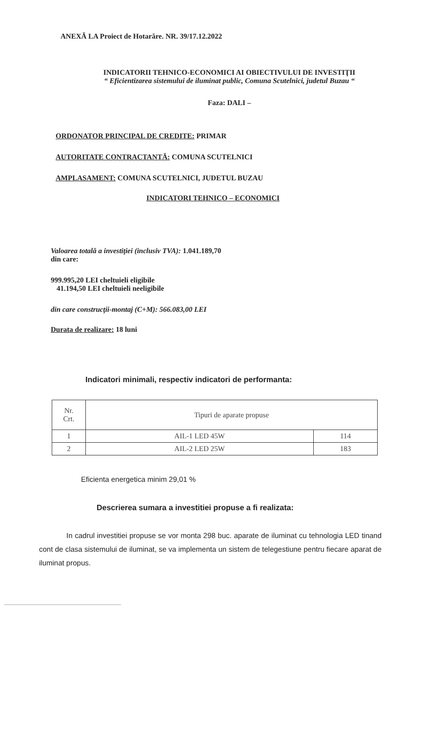ANEXĂ LA Proiect de Hotarăre. NR. 39/17.12.2022
INDICATORII TEHNICO-ECONOMICI AI OBIECTIVULUI DE INVESTIŢII
“ Eficientizarea sistemului de iluminat public, Comuna Scutelnici, judetul Buzau “
Faza: DALI –
ORDONATOR PRINCIPAL DE CREDITE: PRIMAR
AUTORITATE CONTRACTANTĂ: COMUNA SCUTELNICI
AMPLASAMENT: COMUNA SCUTELNICI, JUDETUL BUZAU
INDICATORI TEHNICO – ECONOMICI
Valoarea totală a investiţiei (inclusiv TVA): 1.041.189,70
din care:
999.995,20 LEI cheltuieli eligibile
41.194,50 LEI cheltuieli neeligibile
din care construcţii-montaj (C+M): 566.083,00 LEI
Durata de realizare: 18 luni
Indicatori minimali, respectiv indicatori de performanta:
| Nr. Crt. | Tipuri de aparate propuse | |
| --- | --- | --- |
| 1 | AIL-1 LED 45W | 114 |
| 2 | AIL-2 LED 25W | 183 |
Eficienta energetica minim 29,01 %
Descrierea sumara a investitiei propuse a fi realizata:
In cadrul investitiei propuse se vor monta 298 buc. aparate de iluminat cu tehnologia LED tinand cont de clasa sistemului de iluminat, se va implementa un sistem de telegestiune pentru fiecare aparat de iluminat propus.